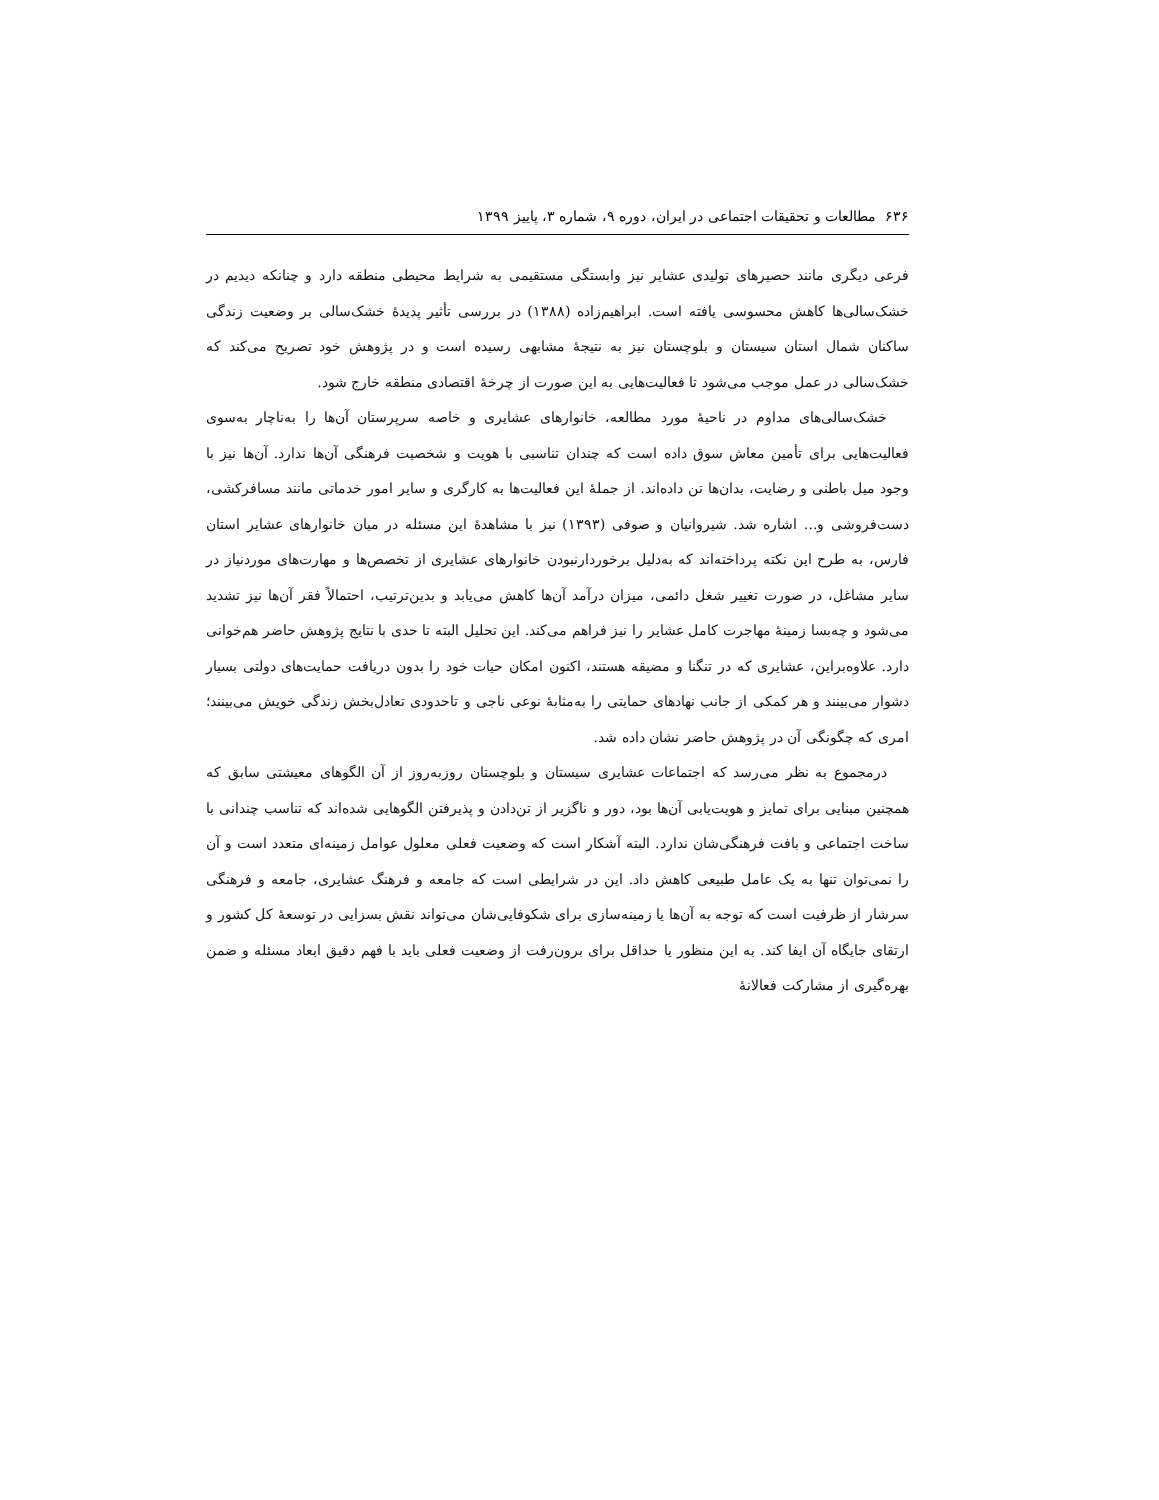۶۳۶ مطالعات و تحقیقات اجتماعی در ایران، دوره ۹، شماره ۳، پاییز ۱۳۹۹
فرعی دیگری مانند حصیرهای تولیدی عشایر نیز وابستگی مستقیمی به شرایط محیطی منطقه دارد و چنانکه دیدیم در خشک‌سالی‌ها کاهش محسوسی یافته است. ابراهیم‌زاده (۱۳۸۸) در بررسی تأثیر پدیدهٔ خشک‌سالی بر وضعیت زندگی ساکنان شمال استان سیستان و بلوچستان نیز به نتیجهٔ مشابهی رسیده است و در پژوهش خود تصریح می‌کند که خشک‌سالی در عمل موجب می‌شود تا فعالیت‌هایی به این صورت از چرخهٔ اقتصادی منطقه خارج شود.
خشک‌سالی‌های مداوم در ناحیهٔ مورد مطالعه، خانوارهای عشایری و خاصه سرپرستان آن‌ها را به‌ناچار به‌سوی فعالیت‌هایی برای تأمین معاش سوق داده است که چندان تناسبی با هویت و شخصیت فرهنگی آن‌ها ندارد. آن‌ها نیز با وجود میل باطنی و رضایت، بدان‌ها تن داده‌اند. از جملهٔ این فعالیت‌ها به کارگری و سایر امور خدماتی مانند مسافرکشی، دست‌فروشی و... اشاره شد. شیروانیان و صوفی (۱۳۹۳) نیز با مشاهدهٔ این مسئله در میان خانوارهای عشایر استان فارس، به طرح این نکته پرداخته‌اند که به‌دلیل برخوردارنبودن خانوارهای عشایری از تخصص‌ها و مهارت‌های موردنیاز در سایر مشاغل، در صورت تغییر شغل دائمی، میزان درآمد آن‌ها کاهش می‌یابد و بدین‌ترتیب، احتمالاً فقر آن‌ها نیز تشدید می‌شود و چه‌بسا زمینهٔ مهاجرت کامل عشایر را نیز فراهم می‌کند. این تحلیل البته تا حدی با نتایج پژوهش حاضر هم‌خوانی دارد. علاوه‌براین، عشایری که در تنگنا و مضیقه هستند، اکنون امکان حیات خود را بدون دریافت حمایت‌های دولتی بسیار دشوار می‌بینند و هر کمکی از جانب نهادهای حمایتی را به‌مثابهٔ نوعی ناجی و تاحدودی تعادل‌بخش زندگی خویش می‌بینند؛ امری که چگونگی آن در پژوهش حاضر نشان داده شد.
درمجموع به نظر می‌رسد که اجتماعات عشایری سیستان و بلوچستان روزبه‌روز از آن الگوهای معیشتی سابق که همچنین مبنایی برای تمایز و هویت‌یابی آن‌ها بود، دور و ناگزیر از تن‌دادن و پذیرفتن الگوهایی شده‌اند که تناسب چندانی با ساخت اجتماعی و بافت فرهنگی‌شان ندارد. البته آشکار است که وضعیت فعلی معلول عوامل زمینه‌ای متعدد است و آن را نمی‌توان تنها به یک عامل طبیعی کاهش داد. این در شرایطی است که جامعه و فرهنگ عشایری، جامعه و فرهنگی سرشار از ظرفیت است که توجه به آن‌ها یا زمینه‌سازی برای شکوفایی‌شان می‌تواند نقش بسزایی در توسعهٔ کل کشور و ارتقای جایگاه آن ایفا کند. به این منظور یا حداقل برای برون‌رفت از وضعیت فعلی باید با فهم دقیق ابعاد مسئله و ضمن بهره‌گیری از مشارکت فعالانهٔ